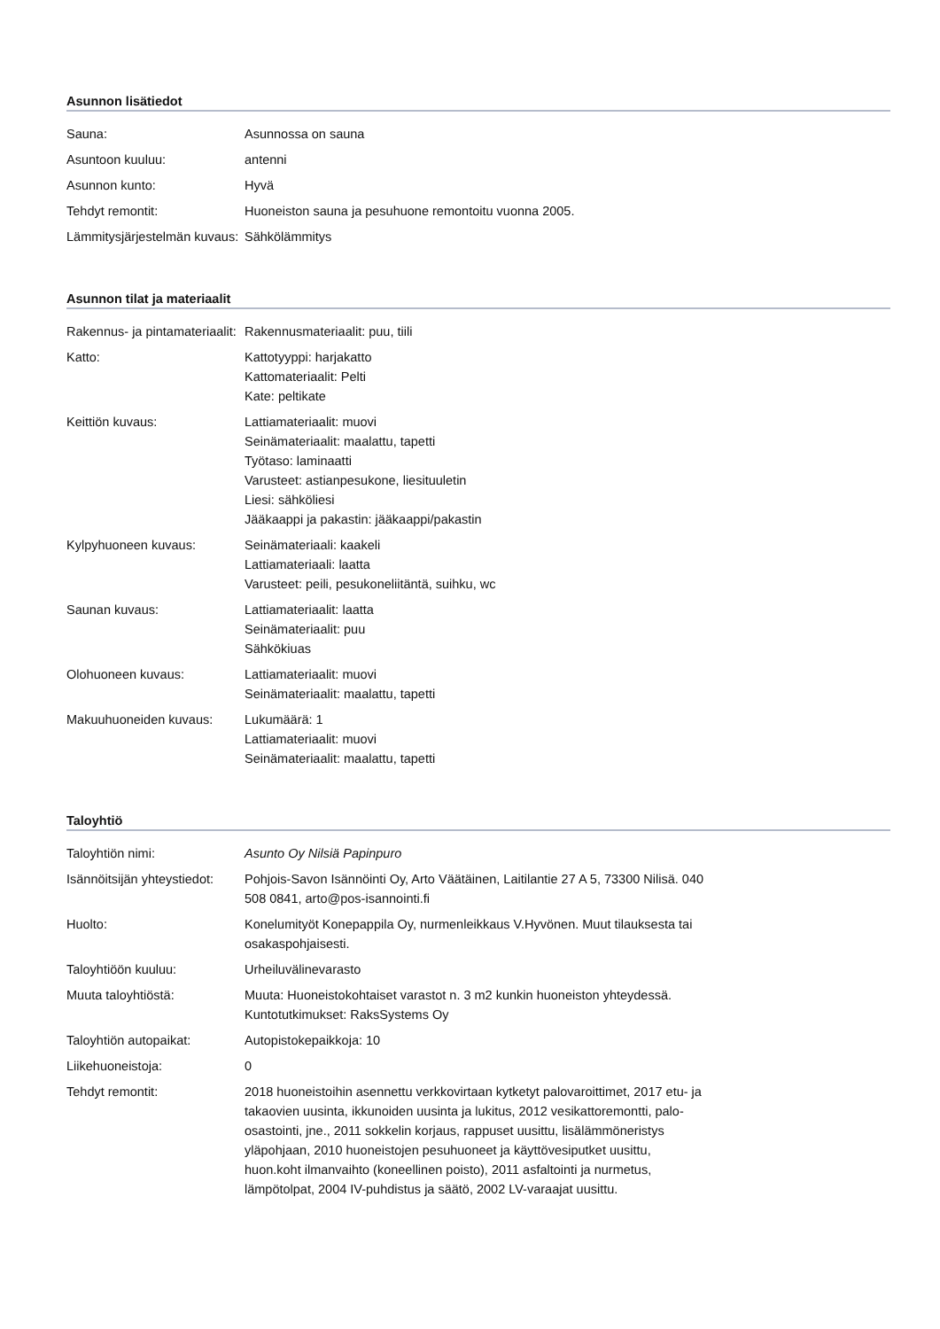Asunnon lisätiedot
| Sauna: | Asunnossa on sauna |
| Asuntoon kuuluu: | antenni |
| Asunnon kunto: | Hyvä |
| Tehdyt remontit: | Huoneiston sauna ja pesuhuone remontoitu vuonna 2005. |
| Lämmitysjärjestelmän kuvaus: | Sähkölämmitys |
Asunnon tilat ja materiaalit
| Rakennus- ja pintamateriaalit: | Rakennusmateriaalit: puu, tiili |
| Katto: | Kattotyyppi: harjakatto Kattomateriaalit: Pelti Kate: peltikate |
| Keittiön kuvaus: | Lattiamateriaalit: muovi Seinämateriaalit: maalattu, tapetti Työtaso: laminaatti Varusteet: astianpesukone, liesituuletin Liesi: sähköliesi Jääkaappi ja pakastin: jääkaappi/pakastin |
| Kylpyhuoneen kuvaus: | Seinämateriaali: kaakeli Lattiamateriaali: laatta Varusteet: peili, pesukoneliitäntä, suihku, wc |
| Saunan kuvaus: | Lattiamateriaalit: laatta Seinämateriaalit: puu Sähkökiuas |
| Olohuoneen kuvaus: | Lattiamateriaalit: muovi Seinämateriaalit: maalattu, tapetti |
| Makuuhuoneiden kuvaus: | Lukumäärä: 1 Lattiamateriaalit: muovi Seinämateriaalit: maalattu, tapetti |
Taloyhtiö
| Taloyhtiön nimi: | Asunto Oy Nilsiä Papinpuro |
| Isännöitsijän yhteystiedot: | Pohjois-Savon Isännöinti Oy, Arto Väätäinen, Laitilantie 27 A 5, 73300 Nilisä. 040 508 0841, arto@pos-isannointi.fi |
| Huolto: | Konelumityöt Konepappila Oy, nurmenleikkaus V.Hyvönen. Muut tilauksesta tai osakaspohjaisesti. |
| Taloyhtiöön kuuluu: | Urheiluvälinevarasto |
| Muuta taloyhtiöstä: | Muuta: Huoneistokohtaiset varastot n. 3 m2 kunkin huoneiston yhteydessä. Kuntotutkimukset: RaksSystems Oy |
| Taloyhtiön autopaikat: | Autopistokepaikkoja: 10 |
| Liikehuoneistoja: | 0 |
| Tehdyt remontit: | 2018 huoneistoihin asennettu verkkovirtaan kytketyt palovaroittimet, 2017 etu- ja takaovien uusinta, ikkunoiden uusinta ja lukitus, 2012 vesikattoremontti, palo-osastointi, jne., 2011 sokkelin korjaus, rappuset uusittu, lisälämmöneristys yläpohjaan, 2010 huoneistojen pesuhuoneet ja käyttövesiputket uusittu, huon.koht ilmanvaihto (koneellinen poisto), 2011 asfaltointi ja nurmetus, lämpötolpat, 2004 IV-puhdistus ja säätö, 2002 LV-varaajat uusittu. |